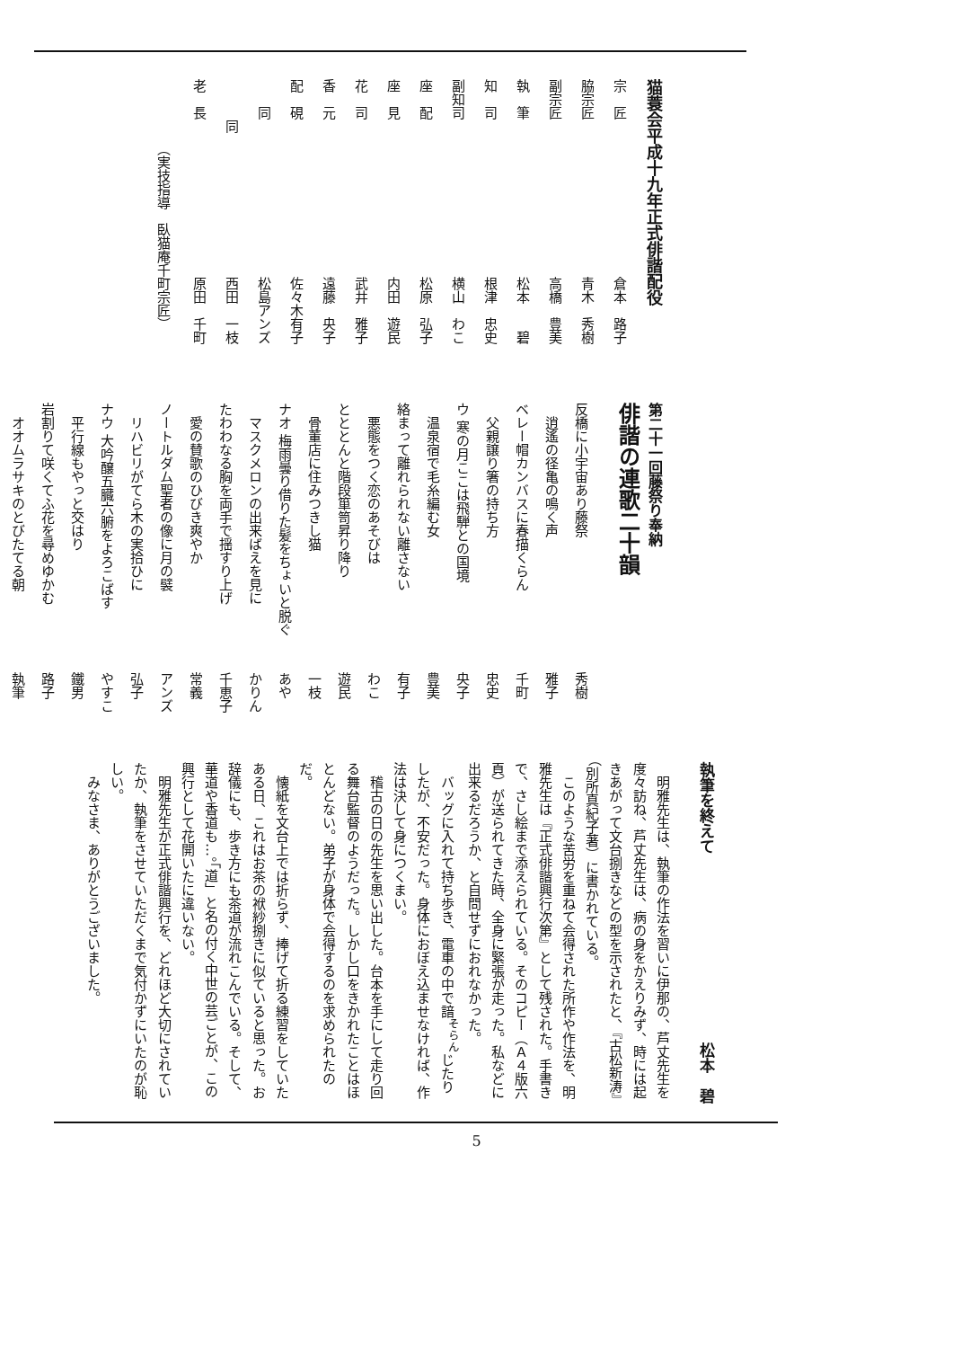猫蓑会平成十九年正式俳諧配役
宗　匠 倉本　路子
脇宗匠 青木　秀樹
副宗匠 高橋　豊美
執　筆 松本　　碧
知　司 根津　忠史
副知司 横山　わこ
座　配 松原　弘子
座　見 内田　遊民
花　司 武井　雅子
香　元 遠藤　央子
配　硯 佐々木有子
　　同 松島アンズ
　　　同 西田　一枝
老　長 原田　千町
（実技指導　臥猫庵千町宗匠）
第二十一回藤祭り奉納
俳諧の連歌二十韻
反橋に小宇宙あり藤祭 秀樹
　逍遙の径亀の鳴く声 雅子
ベレー帽カンバスに春描くらん 千町
　父親譲り箸の持ち方 忠史
ウ 寒の月ここは飛騨との国境 央子
　温泉宿で毛糸編む女 豊美
絡まって離れられない離さない 有子
　悪態をつく恋のあそびは わこ
とととんと階段箪笥昇り降り 遊民
　骨董店に住みつきし猫 一枝
ナオ 梅雨曇り借りた髪をちょいと脱ぐ あや
　マスクメロンの出来ばえを見に かりん
たわわなる胸を両手で揺すり上げ 千恵子
　愛の賛歌のひびき爽やか 常義
ノートルダム聖者の像に月の襞 アンズ
　リハビリがてら木の実拾ひに 弘子
ナウ 大吟醸五臓六腑をよろこばす やすこ
　平行線もやっと交はり 鐵男
岩割りて咲くてふ花を尋めゆかむ 路子
　オオムラサキのとびたてる朝 執筆
執筆を終えて 松本　碧
明雅先生は、執筆の作法を習いに伊那の、芦丈先生を度々訪ね、芦丈先生は、病の身をかえりみず、時には起きあがって文台捌きなどの型を示されたと、『古松新涛』（別所真紀子著）に書かれている。
このような苦労を重ねて会得された所作や作法を、明雅先生は『正式俳諧興行次第』として残された。手書きで、さし絵まで添えられている。そのコピー（Ａ４版六頁）が送られてきた時、全身に緊張が走った。私などに出来るだろうか、と自問せずにおれなかった。
バッグに入れて持ち歩き、電車の中で諳<sup>そらん</sup>じたりしたが、不安だった。身体におぼえ込ませなければ、作法は決して身につくまい。
稽古の日の先生を思い出した。台本を手にして走り回る舞台監督のようだった。しかし口をきかれたことはほとんどない。弟子が身体で会得するのを求められたのだ。
懐紙を文台上では折らず、捧げて折る練習をしていたある日、これはお茶の袱紗捌きに似ていると思った。お辞儀にも、歩き方にも茶道が流れこんでいる。そして、華道や香道も…。「道」と名の付く中世の芸ごとが、この興行として花開いたに違いない。
明雅先生が正式俳諧興行を、どれほど大切にされていたか、執筆をさせていただくまで気付かずにいたのが恥しい。
みなさま、ありがとうございました。
5